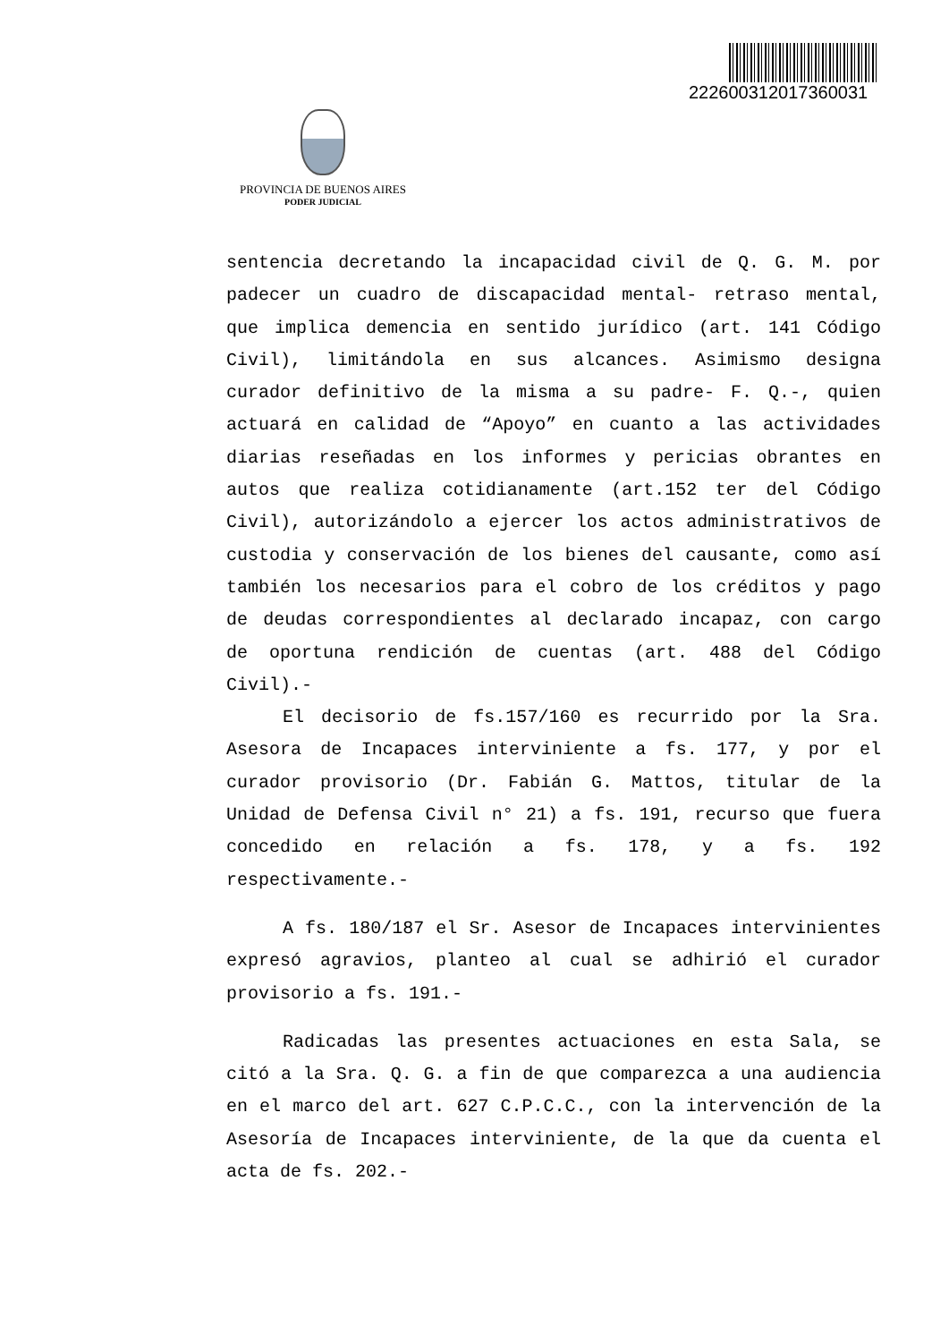22260031201736003​1
PROVINCIA DE BUENOS AIRES
PODER JUDICIAL
sentencia decretando la incapacidad civil de Q. G. M. por padecer un cuadro de discapacidad mental- retraso mental, que implica demencia en sentido jurídico (art. 141 Código Civil), limitándola en sus alcances. Asimismo designa curador definitivo de la misma a su padre- F. Q.-, quien actuará en calidad de “Apoyo” en cuanto a las actividades diarias reseñadas en los informes y pericias obrantes en autos que realiza cotidianamente (art.152 ter del Código Civil), autorizándolo a ejercer los actos administrativos de custodia y conservación de los bienes del causante, como así también los necesarios para el cobro de los créditos y pago de deudas correspondientes al declarado incapaz, con cargo de oportuna rendición de cuentas (art. 488 del Código Civil).-
El decisorio de fs.157/160 es recurrido por la Sra. Asesora de Incapaces interviniente a fs. 177, y por el curador provisorio (Dr. Fabián G. Mattos, titular de la Unidad de Defensa Civil n° 21) a fs. 191, recurso que fuera concedido en relación a fs. 178, y a fs. 192 respectivamente.-
A fs. 180/187 el Sr. Asesor de Incapaces intervinientes expresó agravios, planteo al cual se adhirió el curador provisorio a fs. 191.-
Radicadas las presentes actuaciones en esta Sala, se citó a la Sra. Q. G. a fin de que comparezca a una audiencia en el marco del art. 627 C.P.C.C., con la intervención de la Asesoría de Incapaces interviniente, de la que da cuenta el acta de fs. 202.-